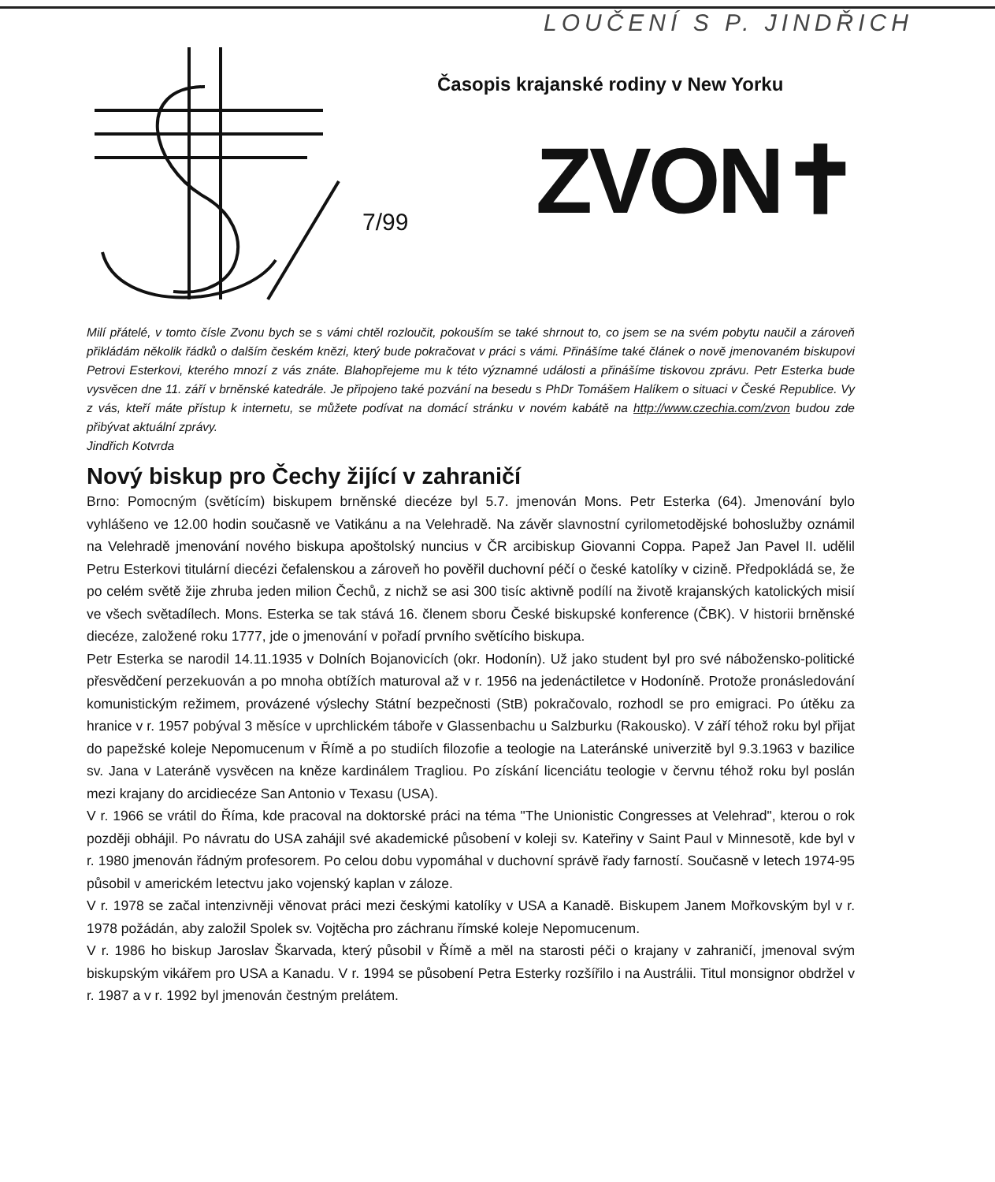LOUČENÍ S P. JINDŘICH
Časopis krajanské rodiny v New Yorku
7/99 ZVON✝
Milí přátelé, v tomto čísle Zvonu bych se s vámi chtěl rozloučit, pokouším se také shrnout to, co jsem se na svém pobytu naučil a zároveň přikládám několik řádků o dalším českém knězi, který bude pokračovat v práci s vámi. Přinášíme také článek o nově jmenovaném biskupovi Petrovi Esterkovi, kterého mnozí z vás znáte. Blahopřejeme mu k této významné události a přinášíme tiskovou zprávu. Petr Esterka bude vysvěcen dne 11. září v brněnské katedrále. Je připojeno také pozvání na besedu s PhDr Tomášem Halíkem o situaci v České Republice. Vy z vás, kteří máte přístup k internetu, se můžete podívat na domácí stránku v novém kabátě na http://www.czechia.com/zvon budou zde přibývat aktuální zprávy.
Jindřich Kotvrda
Nový biskup pro Čechy žijící v zahraničí
Brno: Pomocným (světícím) biskupem brněnské diecéze byl 5.7. jmenován Mons. Petr Esterka (64). Jmenování bylo vyhlášeno ve 12.00 hodin současně ve Vatikánu a na Velehradě. Na závěr slavnostní cyrilometodějské bohoslužby oznámil na Velehradě jmenování nového biskupa apoštolský nuncius v ČR arcibiskup Giovanni Coppa. Papež Jan Pavel II. udělil Petru Esterkovi titulární diecézi čefalenskou a zároveň ho pověřil duchovní péčí o české katolíky v cizině. Předpokládá se, že po celém světě žije zhruba jeden milion Čechů, z nichž se asi 300 tisíc aktivně podílí na životě krajanských katolických misií ve všech světadílech. Mons. Esterka se tak stává 16. členem sboru České biskupské konference (ČBK). V historii brněnské diecéze, založené roku 1777, jde o jmenování v pořadí prvního světícího biskupa.
Petr Esterka se narodil 14.11.1935 v Dolních Bojanovicích (okr. Hodonín). Už jako student byl pro své nábožensko-politické přesvědčení perzekuován a po mnoha obtížích maturoval až v r. 1956 na jedenáctiletce v Hodoníně. Protože pronásledování komunistickým režimem, provázené výslechy Státní bezpečnosti (StB) pokračovalo, rozhodl se pro emigraci. Po útěku za hranice v r. 1957 pobýval 3 měsíce v uprchlickém táboře v Glassenbachu u Salzburku (Rakousko). V září téhož roku byl přijat do papežské koleje Nepomucenum v Římě a po studiích filozofie a teologie na Lateránské univerzitě byl 9.3.1963 v bazilice sv. Jana v Lateráně vysvěcen na kněze kardinálem Tragliou. Po získání licenciátu teologie v červnu téhož roku byl poslán mezi krajany do arcidiecéze San Antonio v Texasu (USA).
V r. 1966 se vrátil do Říma, kde pracoval na doktorské práci na téma "The Unionistic Congresses at Velehrad", kterou o rok později obhájil. Po návratu do USA zahájil své akademické působení v koleji sv. Kateřiny v Saint Paul v Minnesotě, kde byl v r. 1980 jmenován řádným profesorem. Po celou dobu vypomáhal v duchovní správě řady farností. Současně v letech 1974-95 působil v americkém letectvu jako vojenský kaplan v záloze.
V r. 1978 se začal intenzivněji věnovat práci mezi českými katolíky v USA a Kanadě. Biskupem Janem Mořkovským byl v r. 1978 požádán, aby založil Spolek sv. Vojtěcha pro záchranu římské koleje Nepomucenum.
V r. 1986 ho biskup Jaroslav Škarvada, který působil v Římě a měl na starosti péči o krajany v zahraničí, jmenoval svým biskupským vikářem pro USA a Kanadu. V r. 1994 se působení Petra Esterky rozšířilo i na Austrálii. Titul monsignor obdržel v r. 1987 a v r. 1992 byl jmenován čestným prelátem.